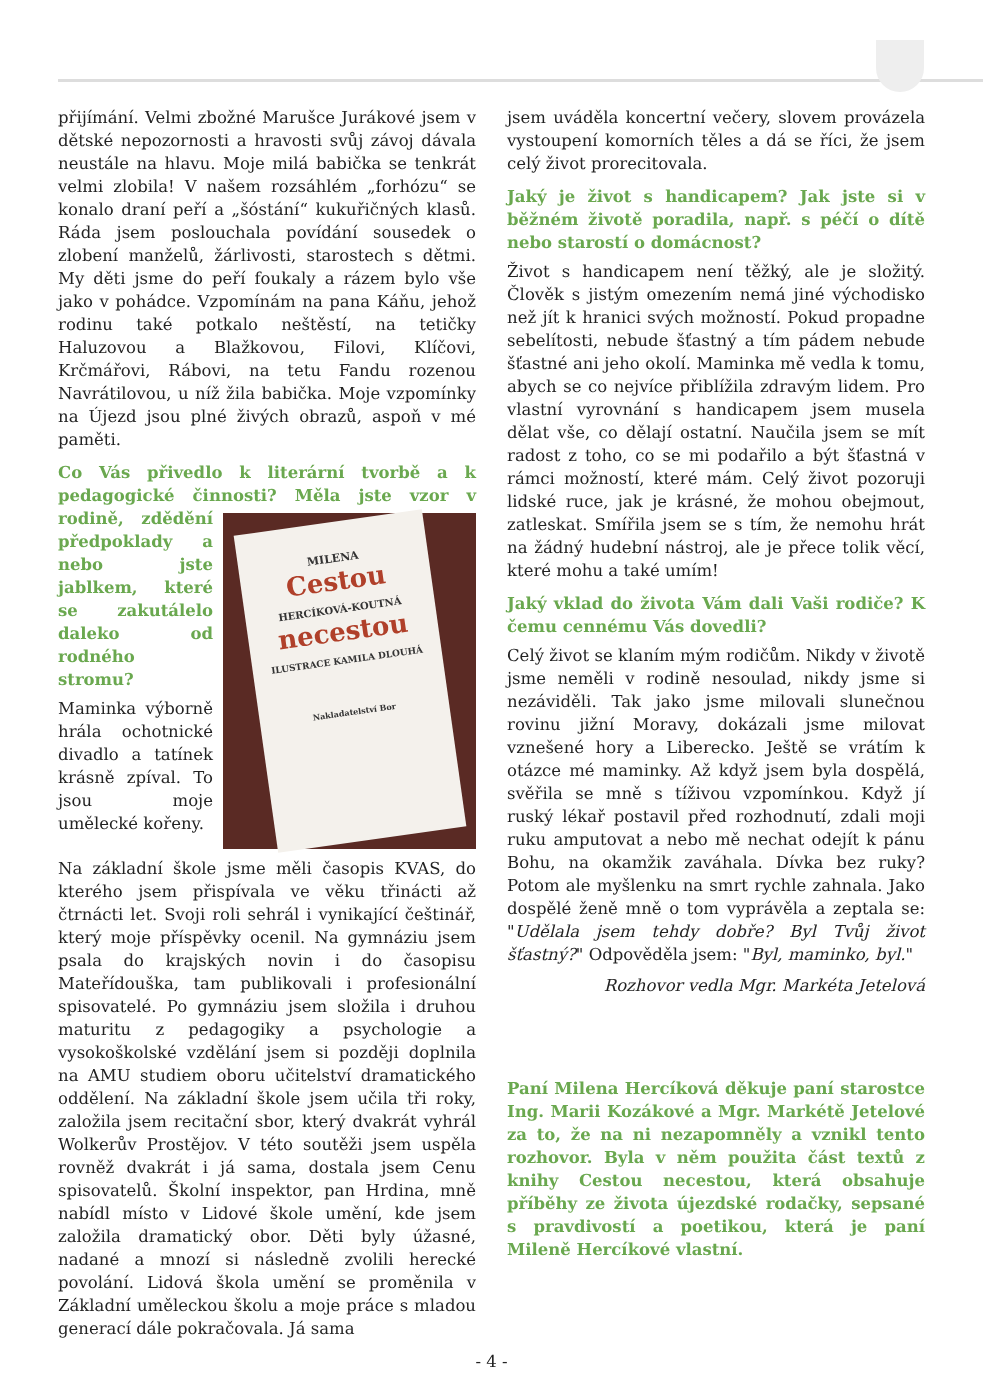přijímání. Velmi zbožné Marušce Jurákové jsem v dětské nepozornosti a hravosti svůj závoj dávala neustále na hlavu. Moje milá babička se tenkrát velmi zlobila! V našem rozsáhlém „forhózu“ se konalo draní peří a „šóstání“ kukuřičných klasů. Ráda jsem poslouchala povídání sousedek o zlobení manželů, žárlivosti, starostech s dětmi. My děti jsme do peří foukaly a rázem bylo vše jako v pohádce. Vzpomínám na pana Káňu, jehož rodinu také potkalo neštěstí, na tetičky Haluzovou a Blažkovou, Filovi, Klíčovi, Krčmářovi, Rábovi, na tetu Fandu rozenou Navrátilovou, u níž žila babička. Moje vzpomínky na Újezd jsou plné živých obrazů, aspoň v mé paměti.
Co Vás přivedlo k literární tvorbě a k pedagogické činnosti? Měla jste vzor v rodině,
MILENA
Cestou
HERCÍKOVÁ-KOUTNÁ
necestou
ILUSTRACE KAMILA DLOUHÁ
Nakladatelství Bor
zdědění předpoklady a nebo jste jablkem, které se zakutálelo daleko od rodného stromu?
Maminka výborně hrála ochotnické divadlo a tatínek krásně zpíval. To jsou moje umělecké kořeny.
Na základní škole jsme měli časopis KVAS, do kterého jsem přispívala ve věku třinácti až čtrnácti let. Svoji roli sehrál i vynikající češtinář, který moje příspěvky ocenil. Na gymnáziu jsem psala do krajských novin i do časopisu Mateřídouška, tam publikovali i profesionální spisovatelé. Po gymnáziu jsem složila i druhou maturitu z pedagogiky a psychologie a vysokoškolské vzdělání jsem si později doplnila na AMU studiem oboru učitelství dramatického oddělení. Na základní škole jsem učila tři roky, založila jsem recitační sbor, který dvakrát vyhrál Wolkerův Prostějov. V této soutěži jsem uspěla rovněž dvakrát i já sama, dostala jsem Cenu spisovatelů. Školní inspektor, pan Hrdina, mně nabídl místo v Lidové škole umění, kde jsem založila dramatický obor. Děti byly úžasné, nadané a mnozí si následně zvolili herecké povolání. Lidová škola umění se proměnila v Základní uměleckou školu a moje práce s mladou generací dále pokračovala. Já sama
jsem uváděla koncertní večery, slovem provázela vystoupení komorních těles a dá se říci, že jsem celý život prorecitovala.
Jaký je život s handicapem? Jak jste si v běžném životě poradila, např. s péčí o dítě nebo starostí o domácnost?
Život s handicapem není těžký, ale je složitý. Člověk s jistým omezením nemá jiné východisko než jít k hranici svých možností. Pokud propadne sebelítosti, nebude šťastný a tím pádem nebude šťastné ani jeho okolí. Maminka mě vedla k tomu, abych se co nejvíce přiblížila zdravým lidem. Pro vlastní vyrovnání s handicapem jsem musela dělat vše, co dělají ostatní. Naučila jsem se mít radost z toho, co se mi podařilo a být šťastná v rámci možností, které mám. Celý život pozoruji lidské ruce, jak je krásné, že mohou obejmout, zatleskat. Smířila jsem se s tím, že nemohu hrát na žádný hudební nástroj, ale je přece tolik věcí, které mohu a také umím!
Jaký vklad do života Vám dali Vaši rodiče? K čemu cennému Vás dovedli?
Celý život se klaním mým rodičům. Nikdy v životě jsme neměli v rodině nesoulad, nikdy jsme si nezáviděli. Tak jako jsme milovali slunečnou rovinu jižní Moravy, dokázali jsme milovat vznešené hory a Liberecko. Ještě se vrátím k otázce mé maminky. Až když jsem byla dospělá, svěřila se mně s tíživou vzpomínkou. Když jí ruský lékař postavil před rozhodnutí, zdali moji ruku amputovat a nebo mě nechat odejít k pánu Bohu, na okamžik zaváhala. Dívka bez ruky? Potom ale myšlenku na smrt rychle zahnala. Jako dospělé ženě mně o tom vyprávěla a zeptala se: "Udělala jsem tehdy dobře? Byl Tvůj život šťastný?" Odpověděla jsem: "Byl, maminko, byl."
Rozhovor vedla Mgr. Markéta Jetelová
Paní Milena Hercíková děkuje paní starostce Ing. Marii Kozákové a Mgr. Markétě Jetelové za to, že na ni nezapomněly a vznikl tento rozhovor. Byla v něm použita část textů z knihy Cestou necestou, která obsahuje příběhy ze života újezdské rodačky, sepsané s pravdivostí a poetikou, která je paní Mileně Hercíkové vlastní.
- 4 -